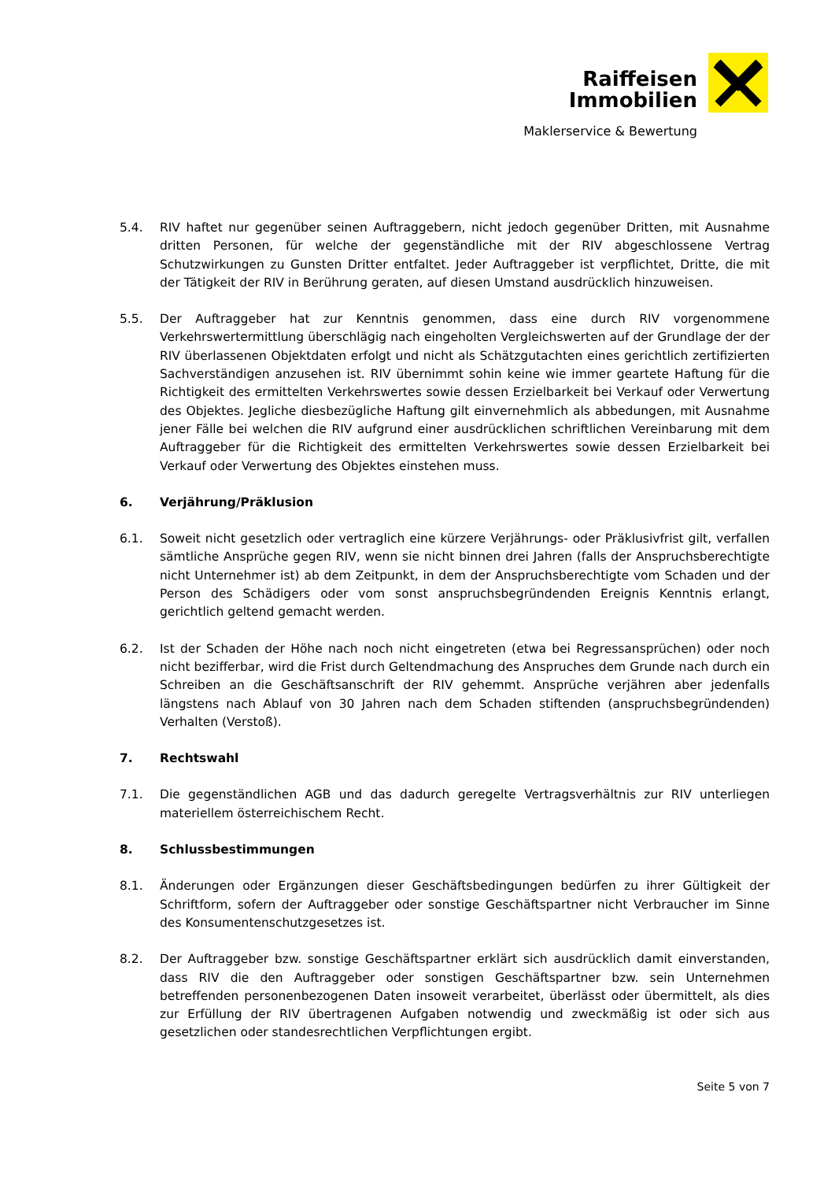Raiffeisen
Immobilien
Maklerservice & Bewertung
5.4. RIV haftet nur gegenüber seinen Auftraggebern, nicht jedoch gegenüber Dritten, mit Ausnahme dritten Personen, für welche der gegenständliche mit der RIV abgeschlossene Vertrag Schutzwirkungen zu Gunsten Dritter entfaltet. Jeder Auftraggeber ist verpflichtet, Dritte, die mit der Tätigkeit der RIV in Berührung geraten, auf diesen Umstand ausdrücklich hinzuweisen.
5.5. Der Auftraggeber hat zur Kenntnis genommen, dass eine durch RIV vorgenommene Verkehrswertermittlung überschlägig nach eingeholten Vergleichswerten auf der Grundlage der der RIV überlassenen Objektdaten erfolgt und nicht als Schätzgutachten eines gerichtlich zertifizierten Sachverständigen anzusehen ist. RIV übernimmt sohin keine wie immer geartete Haftung für die Richtigkeit des ermittelten Verkehrswertes sowie dessen Erzielbarkeit bei Verkauf oder Verwertung des Objektes. Jegliche diesbezügliche Haftung gilt einvernehmlich als abbedungen, mit Ausnahme jener Fälle bei welchen die RIV aufgrund einer ausdrücklichen schriftlichen Vereinbarung mit dem Auftraggeber für die Richtigkeit des ermittelten Verkehrswertes sowie dessen Erzielbarkeit bei Verkauf oder Verwertung des Objektes einstehen muss.
6. Verjährung/Präklusion
6.1. Soweit nicht gesetzlich oder vertraglich eine kürzere Verjährungs- oder Präklusivfrist gilt, verfallen sämtliche Ansprüche gegen RIV, wenn sie nicht binnen drei Jahren (falls der Anspruchsberechtigte nicht Unternehmer ist) ab dem Zeitpunkt, in dem der Anspruchsberechtigte vom Schaden und der Person des Schädigers oder vom sonst anspruchsbegründenden Ereignis Kenntnis erlangt, gerichtlich geltend gemacht werden.
6.2. Ist der Schaden der Höhe nach noch nicht eingetreten (etwa bei Regressansprüchen) oder noch nicht bezifferbar, wird die Frist durch Geltendmachung des Anspruches dem Grunde nach durch ein Schreiben an die Geschäftsanschrift der RIV gehemmt. Ansprüche verjähren aber jedenfalls längstens nach Ablauf von 30 Jahren nach dem Schaden stiftenden (anspruchsbegründenden) Verhalten (Verstoß).
7. Rechtswahl
7.1. Die gegenständlichen AGB und das dadurch geregelte Vertragsverhältnis zur RIV unterliegen materiellem österreichischem Recht.
8. Schlussbestimmungen
8.1. Änderungen oder Ergänzungen dieser Geschäftsbedingungen bedürfen zu ihrer Gültigkeit der Schriftform, sofern der Auftraggeber oder sonstige Geschäftspartner nicht Verbraucher im Sinne des Konsumentenschutzgesetzes ist.
8.2. Der Auftraggeber bzw. sonstige Geschäftspartner erklärt sich ausdrücklich damit einverstanden, dass RIV die den Auftraggeber oder sonstigen Geschäftspartner bzw. sein Unternehmen betreffenden personenbezogenen Daten insoweit verarbeitet, überlässt oder übermittelt, als dies zur Erfüllung der RIV übertragenen Aufgaben notwendig und zweckmäßig ist oder sich aus gesetzlichen oder standesrechtlichen Verpflichtungen ergibt.
Seite 5 von 7